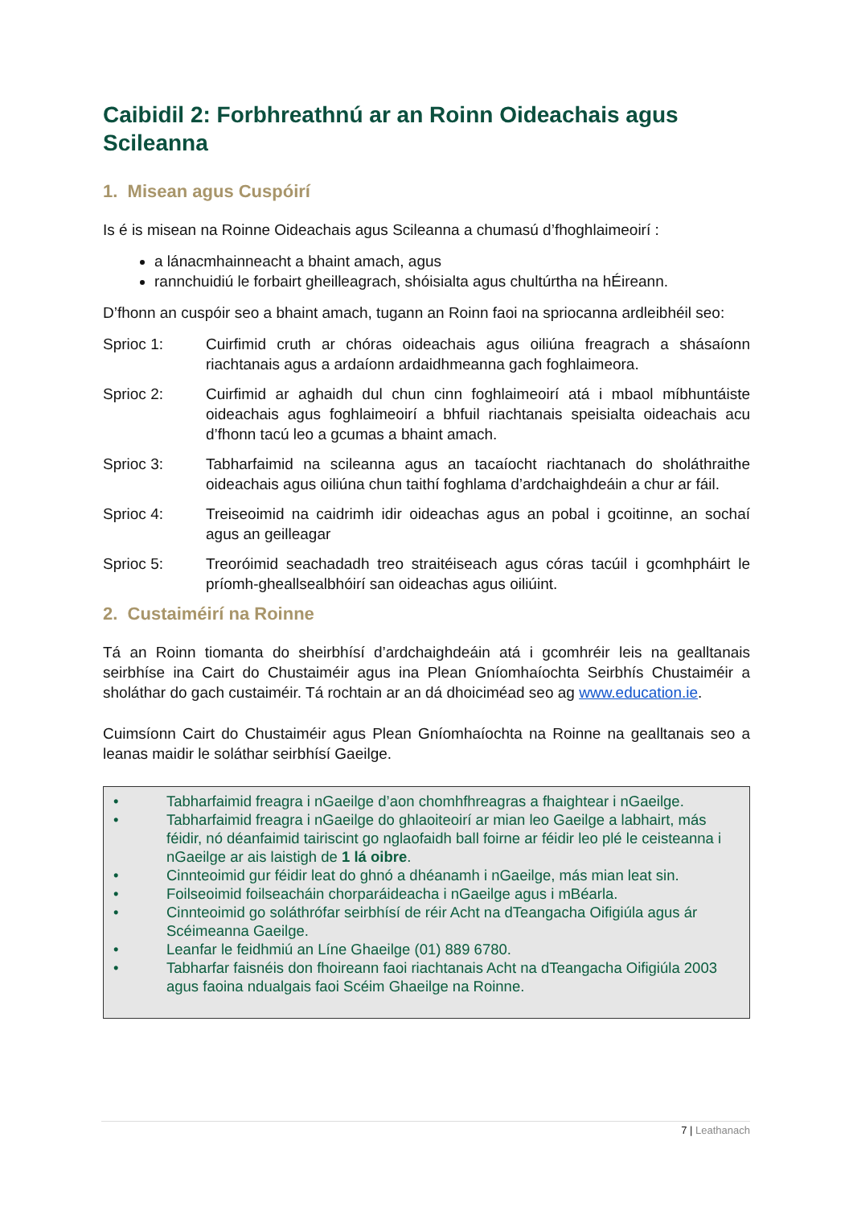Caibidil 2: Forbhreathnú ar an Roinn Oideachais agus Scileanna
1. Misean agus Cuspóirí
Is é is misean na Roinne Oideachais agus Scileanna a chumasú d’fhoghlaimeoirí :
a lánacmhainneacht a bhaint amach, agus
rannchuidiú le forbairt gheilleagrach, shóisialta agus chultúrtha na hÉireann.
D’fhonn an cuspóir seo a bhaint amach, tugann an Roinn faoi na spriocanna ardleibhéil seo:
Sprioc 1: Cuirfimid cruth ar chóras oideachais agus oiliúna freagrach a shásaíonn riachtanais agus a ardaíonn ardaidhmeanna gach foghlaimeora.
Sprioc 2: Cuirfimid ar aghaidh dul chun cinn foghlaimeoirí atá i mbaol míbhuntáiste oideachais agus foghlaimeoirí a bhfuil riachtanais speisialta oideachais acu d’fhonn tacú leo a gcumas a bhaint amach.
Sprioc 3: Tabharfaimid na scileanna agus an tacaíocht riachtanach do sholáthraithe oideachais agus oiliúna chun taithí foghlama d’ardchaighdeáin a chur ar fáil.
Sprioc 4: Treiseoimid na caidrimh idir oideachas agus an pobal i gcoitinne, an sochaí agus an geilleagar
Sprioc 5: Treoróimid seachadadh treo straitéiseach agus córas tacúil i gcomhpháirt le príomh-gheallsealbhóirí san oideachas agus oiliúint.
2. Custaiméirí na Roinne
Tá an Roinn tiomanta do sheirbhísí d’ardchaighdeáin atá i gcomhréir leis na gealltanais seirbhíse ina Cairt do Chustaiméir agus ina Plean Gníomhaíochta Seirbhís Chustaiméir a sholáthar do gach custaiméir. Tá rochtain ar an dá dhoiciméad seo ag www.education.ie.
Cuimsíonn Cairt do Chustaiméir agus Plean Gníomhaíochta na Roinne na gealltanais seo a leanas maidir le soláthar seirbhísí Gaeilge.
• Tabharfaimid freagra i nGaeilge d’aon chomhfhreagras a fhaightear i nGaeilge.
• Tabharfaimid freagra i nGaeilge do ghlaoiteoirí ar mian leo Gaeilge a labhairt, más féidir, nó déanfaimid tairiscint go nglaofaidh ball foirne ar féidir leo plé le ceisteanna i nGaeilge ar ais laistigh de 1 lá oibre.
• Cinnteoimid gur féidir leat do ghnó a dhéanamh i nGaeilge, más mian leat sin.
• Foilseoimid foilseacháin chorparáideacha i nGaeilge agus i mBéarla.
• Cinnteoimid go soláthrófar seirbhísí de réir Acht na dTeangacha Oifigiúla agus ár Scéimeanna Gaeilge.
• Leanfar le feidhmiú an Líne Ghaeilge (01) 889 6780.
• Tabharfar faisnéis don fhoireann faoi riachtanais Acht na dTeangacha Oifigiúla 2003 agus faoina ndualgais faoi Scéim Ghaeilge na Roinne.
7 | Leathanach